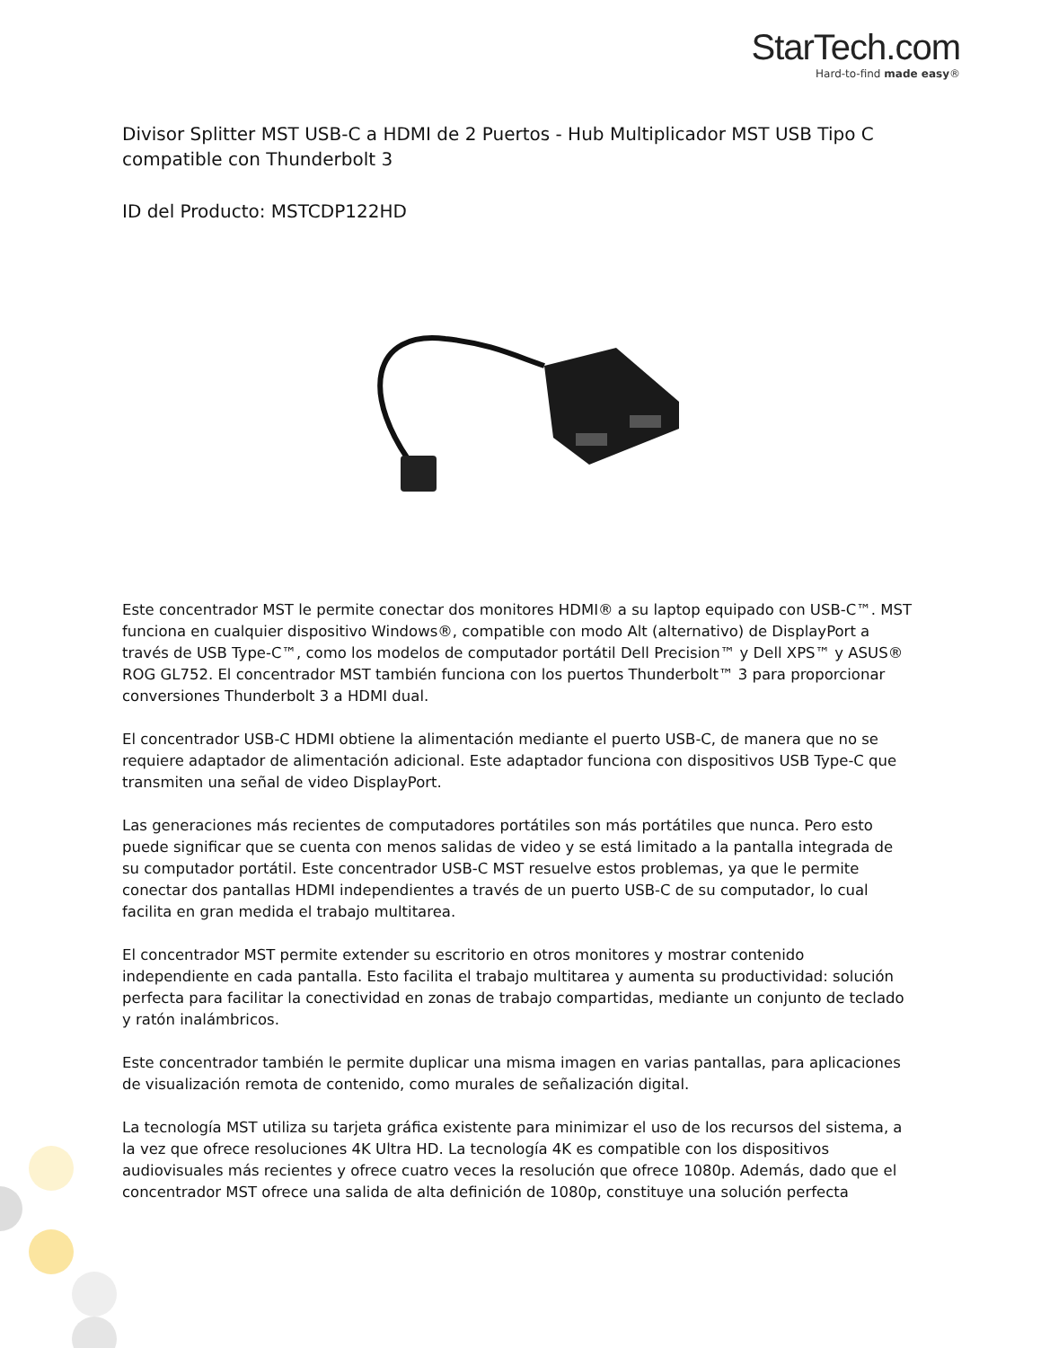StarTech.com
Hard-to-find made easy®
Divisor Splitter MST USB-C a HDMI de 2 Puertos - Hub Multiplicador MST USB Tipo C compatible con Thunderbolt 3
ID del Producto: MSTCDP122HD
Este concentrador MST le permite conectar dos monitores HDMI® a su laptop equipado con USB-C™. MST funciona en cualquier dispositivo Windows®, compatible con modo Alt (alternativo) de DisplayPort a través de USB Type-C™, como los modelos de computador portátil Dell Precision™ y Dell XPS™ y ASUS® ROG GL752. El concentrador MST también funciona con los puertos Thunderbolt™ 3 para proporcionar conversiones Thunderbolt 3 a HDMI dual.
El concentrador USB-C HDMI obtiene la alimentación mediante el puerto USB-C, de manera que no se requiere adaptador de alimentación adicional. Este adaptador funciona con dispositivos USB Type-C que transmiten una señal de video DisplayPort.
Las generaciones más recientes de computadores portátiles son más portátiles que nunca. Pero esto puede significar que se cuenta con menos salidas de video y se está limitado a la pantalla integrada de su computador portátil. Este concentrador USB-C MST resuelve estos problemas, ya que le permite conectar dos pantallas HDMI independientes a través de un puerto USB-C de su computador, lo cual facilita en gran medida el trabajo multitarea.
El concentrador MST permite extender su escritorio en otros monitores y mostrar contenido independiente en cada pantalla. Esto facilita el trabajo multitarea y aumenta su productividad: solución perfecta para facilitar la conectividad en zonas de trabajo compartidas, mediante un conjunto de teclado y ratón inalámbricos.
Este concentrador también le permite duplicar una misma imagen en varias pantallas, para aplicaciones de visualización remota de contenido, como murales de señalización digital.
La tecnología MST utiliza su tarjeta gráfica existente para minimizar el uso de los recursos del sistema, a la vez que ofrece resoluciones 4K Ultra HD. La tecnología 4K es compatible con los dispositivos audiovisuales más recientes y ofrece cuatro veces la resolución que ofrece 1080p. Además, dado que el concentrador MST ofrece una salida de alta definición de 1080p, constituye una solución perfecta